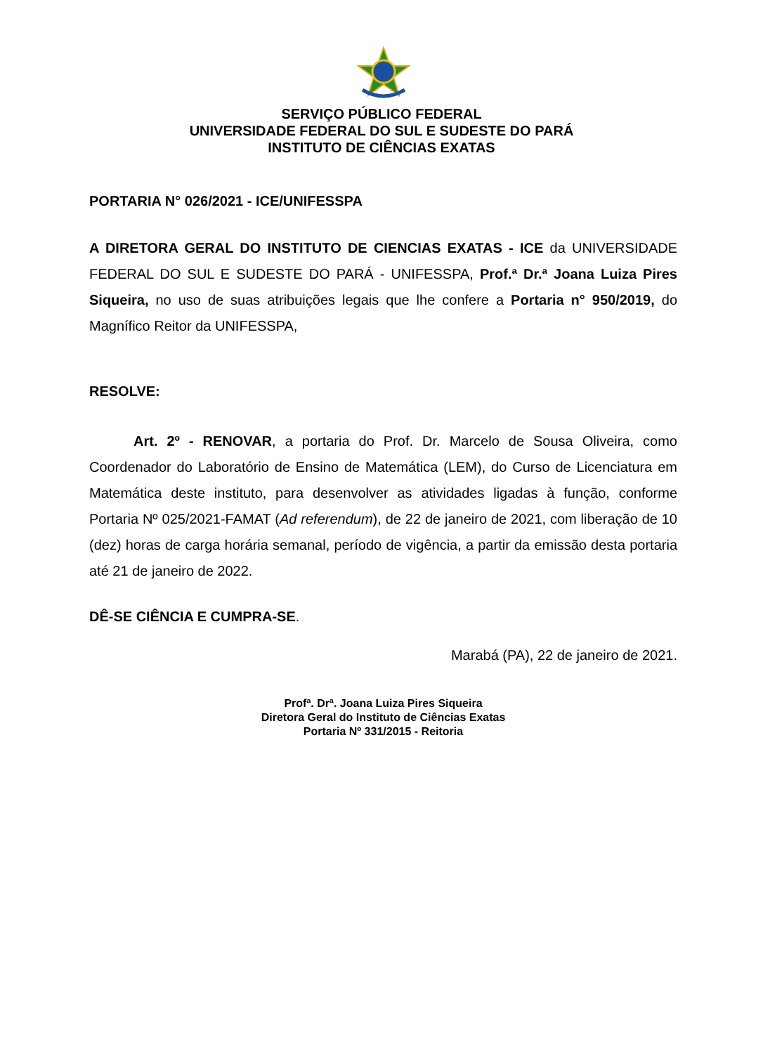SERVIÇO PÚBLICO FEDERAL
UNIVERSIDADE FEDERAL DO SUL E SUDESTE DO PARÁ
INSTITUTO DE CIÊNCIAS EXATAS
PORTARIA N° 026/2021 - ICE/UNIFESSPA
A DIRETORA GERAL DO INSTITUTO DE CIENCIAS EXATAS - ICE da UNIVERSIDADE FEDERAL DO SUL E SUDESTE DO PARÁ - UNIFESSPA, Prof.ª Dr.ª Joana Luiza Pires Siqueira, no uso de suas atribuições legais que lhe confere a Portaria n° 950/2019, do Magnífico Reitor da UNIFESSPA,
RESOLVE:
Art. 2º - RENOVAR, a portaria do Prof. Dr. Marcelo de Sousa Oliveira, como Coordenador do Laboratório de Ensino de Matemática (LEM), do Curso de Licenciatura em Matemática deste instituto, para desenvolver as atividades ligadas à função, conforme Portaria Nº 025/2021-FAMAT (Ad referendum), de 22 de janeiro de 2021, com liberação de 10 (dez) horas de carga horária semanal, período de vigência, a partir da emissão desta portaria até 21 de janeiro de 2022.
DÊ-SE CIÊNCIA E CUMPRA-SE.
Marabá (PA), 22 de janeiro de 2021.
Profª. Drª. Joana Luiza Pires Siqueira
Diretora Geral do Instituto de Ciências Exatas
Portaria Nº 331/2015 - Reitoria